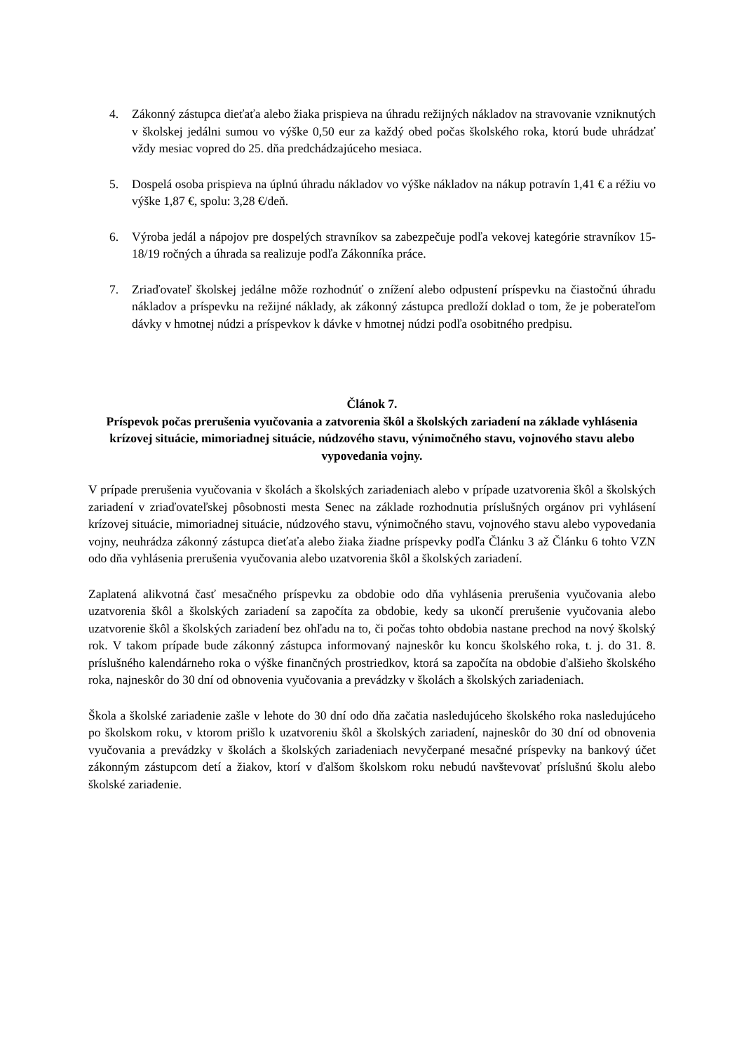4. Zákonný zástupca dieťaťa alebo žiaka prispieva na úhradu režijných nákladov na stravovanie vzniknutých v školskej jedálni sumou vo výške 0,50 eur za každý obed počas školského roka, ktorú bude uhrádzať vždy mesiac vopred do 25. dňa predchádzajúceho mesiaca.
5. Dospelá osoba prispieva na úplnú úhradu nákladov vo výške nákladov na nákup potravín 1,41 € a réžiu vo výške 1,87 €, spolu: 3,28 €/deň.
6. Výroba jedál a nápojov pre dospelých stravníkov sa zabezpečuje podľa vekovej kategórie stravníkov 15-18/19 ročných a úhrada sa realizuje podľa Zákonníka práce.
7. Zriaďovateľ školskej jedálne môže rozhodnúť o znížení alebo odpustení príspevku na čiastočnú úhradu nákladov a príspevku na režijné náklady, ak zákonný zástupca predloží doklad o tom, že je poberateľom dávky v hmotnej núdzi a príspevkov k dávke v hmotnej núdzi podľa osobitného predpisu.
Článok 7.
Príspevok počas prerušenia vyučovania a zatvorenia škôl a školských zariadení na základe vyhlásenia krízovej situácie, mimoriadnej situácie, núdzového stavu, výnimočného stavu, vojnového stavu alebo vypovedania vojny.
V prípade prerušenia vyučovania v školách a školských zariadeniach alebo v prípade uzatvorenia škôl a školských zariadení v zriaďovateľskej pôsobnosti mesta Senec na základe rozhodnutia príslušných orgánov pri vyhlásení krízovej situácie, mimoriadnej situácie, núdzového stavu, výnimočného stavu, vojnového stavu alebo vypovedania vojny, neuhrádza zákonný zástupca dieťaťa alebo žiaka žiadne príspevky podľa Článku 3 až Článku 6 tohto VZN odo dňa vyhlásenia prerušenia vyučovania alebo uzatvorenia škôl a školských zariadení.
Zaplatená alikvotná časť mesačného príspevku za obdobie odo dňa vyhlásenia prerušenia vyučovania alebo uzatvorenia škôl a školských zariadení sa započíta za obdobie, kedy sa ukončí prerušenie vyučovania alebo uzatvorenie škôl a školských zariadení bez ohľadu na to, či počas tohto obdobia nastane prechod na nový školský rok. V takom prípade bude zákonný zástupca informovaný najneskôr ku koncu školského roka, t. j. do 31. 8. príslušného kalendárneho roka o výške finančných prostriedkov, ktorá sa započíta na obdobie ďalšieho školského roka, najneskôr do 30 dní od obnovenia vyučovania a prevádzky v školách a školských zariadeniach.
Škola a školské zariadenie zašle v lehote do 30 dní odo dňa začatia nasledujúceho školského roka nasledujúceho po školskom roku, v ktorom prišlo k uzatvoreniu škôl a školských zariadení, najneskôr do 30 dní od obnovenia vyučovania a prevádzky v školách a školských zariadeniach nevyčerpané mesačné príspevky na bankový účet zákonným zástupcom detí a žiakov, ktorí v ďalšom školskom roku nebudú navštevovať príslušnú školu alebo školské zariadenie.